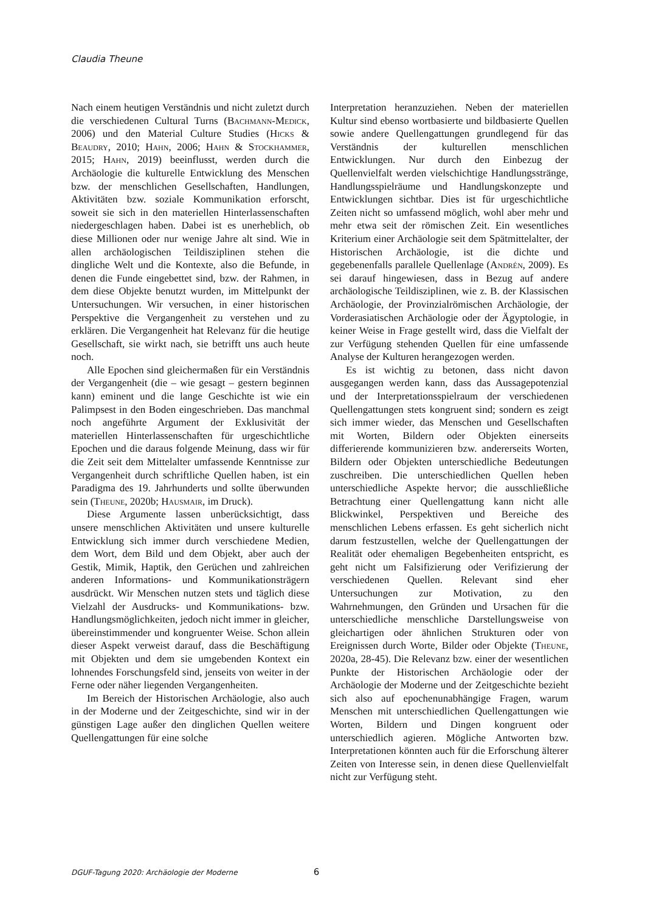Claudia Theune
Nach einem heutigen Verständnis und nicht zuletzt durch die verschiedenen Cultural Turns (Bachmann-Medick, 2006) und den Material Culture Studies (Hicks & Beaudry, 2010; Hahn, 2006; Hahn & Stockhammer, 2015; Hahn, 2019) beeinflusst, werden durch die Archäologie die kulturelle Entwicklung des Menschen bzw. der menschlichen Gesellschaften, Handlungen, Aktivitäten bzw. soziale Kommunikation erforscht, soweit sie sich in den materiellen Hinterlassenschaften niedergeschlagen haben. Dabei ist es unerheblich, ob diese Millionen oder nur wenige Jahre alt sind. Wie in allen archäologischen Teildisziplinen stehen die dingliche Welt und die Kontexte, also die Befunde, in denen die Funde eingebettet sind, bzw. der Rahmen, in dem diese Objekte benutzt wurden, im Mittelpunkt der Untersuchungen. Wir versuchen, in einer historischen Perspektive die Vergangenheit zu verstehen und zu erklären. Die Vergangenheit hat Relevanz für die heutige Gesellschaft, sie wirkt nach, sie betrifft uns auch heute noch.
Alle Epochen sind gleichermaßen für ein Verständnis der Vergangenheit (die – wie gesagt – gestern beginnen kann) eminent und die lange Geschichte ist wie ein Palimpsest in den Boden eingeschrieben. Das manchmal noch angeführte Argument der Exklusivität der materiellen Hinterlassenschaften für urgeschichtliche Epochen und die daraus folgende Meinung, dass wir für die Zeit seit dem Mittelalter umfassende Kenntnisse zur Vergangenheit durch schriftliche Quellen haben, ist ein Paradigma des 19. Jahrhunderts und sollte überwunden sein (Theune, 2020b; Hausmair, im Druck).
Diese Argumente lassen unberücksichtigt, dass unsere menschlichen Aktivitäten und unsere kulturelle Entwicklung sich immer durch verschiedene Medien, dem Wort, dem Bild und dem Objekt, aber auch der Gestik, Mimik, Haptik, den Gerüchen und zahlreichen anderen Informations- und Kommunikationsträgern ausdrückt. Wir Menschen nutzen stets und täglich diese Vielzahl der Ausdrucks- und Kommunikations- bzw. Handlungsmöglichkeiten, jedoch nicht immer in gleicher, übereinstimmender und kongruenter Weise. Schon allein dieser Aspekt verweist darauf, dass die Beschäftigung mit Objekten und dem sie umgebenden Kontext ein lohnendes Forschungsfeld sind, jenseits von weiter in der Ferne oder näher liegenden Vergangenheiten.
Im Bereich der Historischen Archäologie, also auch in der Moderne und der Zeitgeschichte, sind wir in der günstigen Lage außer den dinglichen Quellen weitere Quellengattungen für eine solche
Interpretation heranzuziehen. Neben der materiellen Kultur sind ebenso wortbasierte und bildbasierte Quellen sowie andere Quellengattungen grundlegend für das Verständnis der kulturellen menschlichen Entwicklungen. Nur durch den Einbezug der Quellenvielfalt werden vielschichtige Handlungsstränge, Handlungsspielräume und Handlungskonzepte und Entwicklungen sichtbar. Dies ist für urgeschichtliche Zeiten nicht so umfassend möglich, wohl aber mehr und mehr etwa seit der römischen Zeit. Ein wesentliches Kriterium einer Archäologie seit dem Spätmittelalter, der Historischen Archäologie, ist die dichte und gegebenenfalls parallele Quellenlage (Andrén, 2009). Es sei darauf hingewiesen, dass in Bezug auf andere archäologische Teildisziplinen, wie z. B. der Klassischen Archäologie, der Provinzialrömischen Archäologie, der Vorderasiatischen Archäologie oder der Ägyptologie, in keiner Weise in Frage gestellt wird, dass die Vielfalt der zur Verfügung stehenden Quellen für eine umfassende Analyse der Kulturen herangezogen werden.
Es ist wichtig zu betonen, dass nicht davon ausgegangen werden kann, dass das Aussagepotenzial und der Interpretationsspielraum der verschiedenen Quellengattungen stets kongruent sind; sondern es zeigt sich immer wieder, das Menschen und Gesellschaften mit Worten, Bildern oder Objekten einerseits differierende kommunizieren bzw. andererseits Worten, Bildern oder Objekten unterschiedliche Bedeutungen zuschreiben. Die unterschiedlichen Quellen heben unterschiedliche Aspekte hervor; die ausschließliche Betrachtung einer Quellengattung kann nicht alle Blickwinkel, Perspektiven und Bereiche des menschlichen Lebens erfassen. Es geht sicherlich nicht darum festzustellen, welche der Quellengattungen der Realität oder ehemaligen Begebenheiten entspricht, es geht nicht um Falsifizierung oder Verifizierung der verschiedenen Quellen. Relevant sind eher Untersuchungen zur Motivation, zu den Wahrnehmungen, den Gründen und Ursachen für die unterschiedliche menschliche Darstellungsweise von gleichartigen oder ähnlichen Strukturen oder von Ereignissen durch Worte, Bilder oder Objekte (Theune, 2020a, 28-45). Die Relevanz bzw. einer der wesentlichen Punkte der Historischen Archäologie oder der Archäologie der Moderne und der Zeitgeschichte bezieht sich also auf epochenunabhängige Fragen, warum Menschen mit unterschiedlichen Quellengattungen wie Worten, Bildern und Dingen kongruent oder unterschiedlich agieren. Mögliche Antworten bzw. Interpretationen könnten auch für die Erforschung älterer Zeiten von Interesse sein, in denen diese Quellenvielfalt nicht zur Verfügung steht.
DGUF-Tagung 2020: Archäologie der Moderne 6